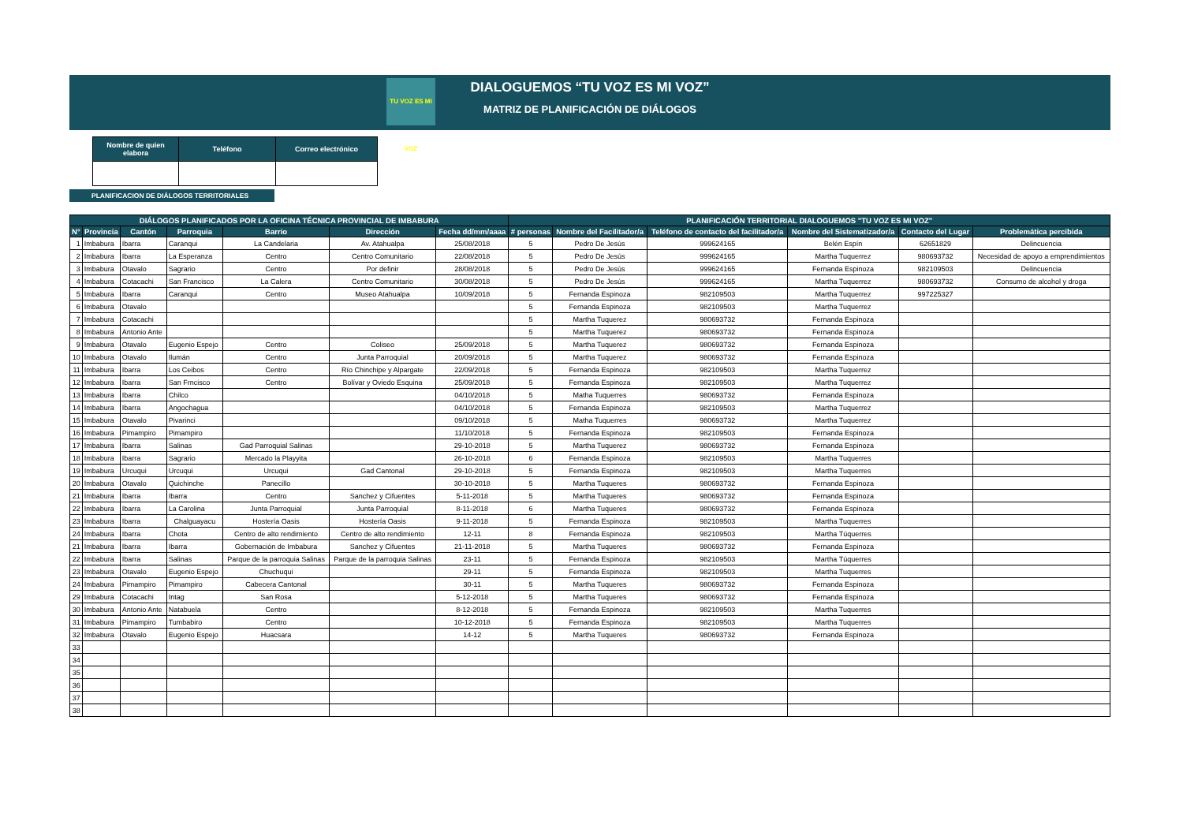DIALOGUEMOS “TU VOZ ES MI VOZ”
MATRIZ DE PLANIFICACIÓN DE DIÁLOGOS
TU VOZ ES MI VOZ
| Nombre de quien elabora | Teléfono | Correo electrónico |
| --- | --- | --- |
PLANIFICACION DE DIÁLOGOS TERRITORIALES
| DIÁLOGOS PLANIFICADOS POR LA OFICINA TÉCNICA PROVINCIAL DE IMBABURA | | | | | | | PLANIFICACIÓN TERRITORIAL DIALOGUEMOS "TU VOZ ES MI VOZ" | | | | | |
| --- | --- | --- | --- | --- | --- | --- | --- | --- | --- | --- | --- | --- |
| N° | Provincia | Cantón | Parroquia | Barrio | Dirección | Fecha dd/mm/aaaa | # personas | Nombre del Facilitador/a | Teléfono de contacto del facilitador/a | Nombre del Sistematizador/a | Contacto del Lugar | Problemática percibida |
| 1 | Imbabura | Ibarra | Caranqui | La Candelaria | Av. Atahualpa | 25/08/2018 | 5 | Pedro De Jesús | 999624165 | Belén Espín | 62651829 | Delincuencia |
| 2 | Imbabura | Ibarra | La Esperanza | Centro | Centro Comunitario | 22/08/2018 | 5 | Pedro De Jesús | 999624165 | Martha Tuquerrez | 980693732 | Necesidad de apoyo a emprendimientos |
| 3 | Imbabura | Otavalo | Sagrario | Centro | Por definir | 28/08/2018 | 5 | Pedro De Jesús | 999624165 | Fernanda Espinoza | 982109503 | Delincuencia |
| 4 | Imbabura | Cotacachi | San Francisco | La Calera | Centro Comunitario | 30/08/2018 | 5 | Pedro De Jesús | 999624165 | Martha Tuquerrez | 980693732 | Consumo de alcohol y droga |
| 5 | Imbabura | Ibarra | Caranqui | Centro | Museo Atahualpa | 10/09/2018 | 5 | Fernanda Espinoza | 982109503 | Martha Tuquerrez | 997225327 | |
| 6 | Imbabura | Otavalo | | | | | 5 | Fernanda Espinoza | 982109503 | Martha Tuquerrez | | |
| 7 | Imbabura | Cotacachi | | | | | 5 | Martha Tuquerez | 980693732 | Fernanda Espinoza | | |
| 8 | Imbabura | Antonio Ante | | | | | 5 | Martha Tuquerez | 980693732 | Fernanda Espinoza | | |
| 9 | Imbabura | Otavalo | Eugenio Espejo | Centro | Coliseo | 25/09/2018 | 5 | Martha Tuquerez | 980693732 | Fernanda Espinoza | | |
| 10 | Imbabura | Otavalo | Ilumán | Centro | Junta Parroquial | 20/09/2018 | 5 | Martha Tuquerez | 980693732 | Fernanda Espinoza | | |
| 11 | Imbabura | Ibarra | Los Ceibos | Centro | Río Chinchipe y Alpargate | 22/09/2018 | 5 | Fernanda Espinoza | 982109503 | Martha Tuquerrez | | |
| 12 | Imbabura | Ibarra | San Frncisco | Centro | Bolívar y Oviedo Esquina | 25/09/2018 | 5 | Fernanda Espinoza | 982109503 | Martha Tuquerrez | | |
| 13 | Imbabura | Ibarra | Chilco | | | 04/10/2018 | 5 | Matha Tuquerres | 980693732 | Fernanda Espinoza | | |
| 14 | Imbabura | Ibarra | Angochagua | | | 04/10/2018 | 5 | Fernanda Espinoza | 982109503 | Martha Tuquerrez | | |
| 15 | Imbabura | Otavalo | Pivarinci | | | 09/10/2018 | 5 | Matha Tuquerres | 980693732 | Martha Tuquerrez | | |
| 16 | Imbabura | Pimampiro | Pimampiro | | | 11/10/2018 | 5 | Fernanda Espinoza | 982109503 | Fernanda Espinoza | | |
| 17 | Imbabura | Ibarra | Salinas | Gad Parroquial Salinas | | 29-10-2018 | 5 | Martha Tuquerez | 980693732 | Fernanda Espinoza | | |
| 18 | Imbabura | Ibarra | Sagrario | Mercado la Playyita | | 26-10-2018 | 6 | Fernanda Espinoza | 982109503 | Martha Tuquerres | | |
| 19 | Imbabura | Urcuqui | Urcuqui | Urcuqui | Gad Cantonal | 29-10-2018 | 5 | Fernanda Espinoza | 982109503 | Martha Tuquerres | | |
| 20 | Imbabura | Otavalo | Quichinche | Panecillo | | 30-10-2018 | 5 | Martha Tuqueres | 980693732 | Fernanda Espinoza | | |
| 21 | Imbabura | Ibarra | Ibarra | Centro | Sanchez y Cifuentes | 5-11-2018 | 5 | Martha Tuqueres | 980693732 | Fernanda Espinoza | | |
| 22 | Imbabura | Ibarra | La Carolina | Junta Parroquial | Junta Parroquial | 8-11-2018 | 6 | Martha Tuqueres | 980693732 | Fernanda Espinoza | | |
| 23 | Imbabura | Ibarra | Chalguayacu | Hostería Oasis | Hostería Oasis | 9-11-2018 | 5 | Fernanda Espinoza | 982109503 | Martha Tuquerres | | |
| 24 | Imbabura | Ibarra | Chota | Centro de alto rendimiento | Centro de alto rendimiento | 12-11 | 8 | Fernanda Espinoza | 982109503 | Martha Túquerres | | |
| 21 | Imbabura | Ibarra | Ibarra | Gobernación de Imbabura | Sanchez y Cifuentes | 21-11-2018 | 5 | Martha Tuqueres | 980693732 | Fernanda Espinoza | | |
| 22 | Imbabura | Ibarra | Salinas | Parque de la parroquia Salinas | Parque de la parroquia Salinas | 23-11 | 5 | Fernanda Espinoza | 982109503 | Martha Túquerres | | |
| 23 | Imbabura | Otavalo | Eugenio Espejo | Chuchuqui | | 29-11 | 5 | Fernanda Espinoza | 982109503 | Martha Tuquerres | | |
| 24 | Imbabura | Pimampiro | Pimampiro | Cabecera Cantonal | | 30-11 | 5 | Martha Tuqueres | 980693732 | Fernanda Espinoza | | |
| 29 | Imbabura | Cotacachi | Intag | San Rosa | | 5-12-2018 | 5 | Martha Tuqueres | 980693732 | Fernanda Espinoza | | |
| 30 | Imbabura | Antonio Ante | Natabuela | Centro | | 8-12-2018 | 5 | Fernanda Espinoza | 982109503 | Martha Tuquerres | | |
| 31 | Imbabura | Pimampiro | Tumbabiro | Centro | | 10-12-2018 | 5 | Fernanda Espinoza | 982109503 | Martha Tuquerres | | |
| 32 | Imbabura | Otavalo | Eugenio Espejo | Huacsara | | 14-12 | 5 | Martha Tuqueres | 980693732 | Fernanda Espinoza | | |
| 33 | | | | | | | | | | | | |
| 34 | | | | | | | | | | | | |
| 35 | | | | | | | | | | | | |
| 36 | | | | | | | | | | | | |
| 37 | | | | | | | | | | | | |
| 38 | | | | | | | | | | | | |